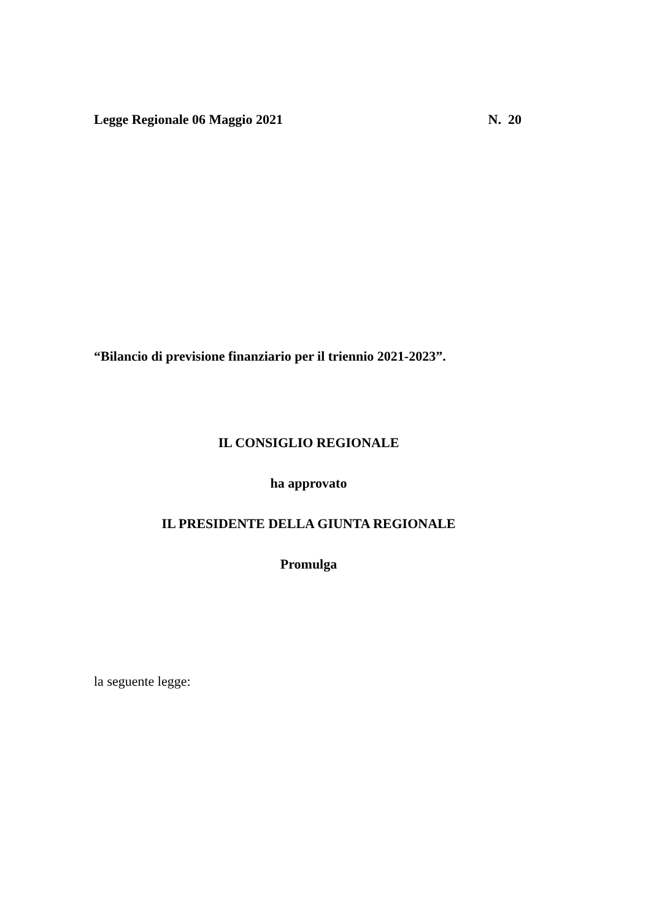Legge Regionale 06 Maggio 2021 N. 20
“Bilancio di previsione finanziario per il triennio 2021-2023”.
IL CONSIGLIO REGIONALE
ha approvato
IL PRESIDENTE DELLA GIUNTA REGIONALE
Promulga
la seguente legge: